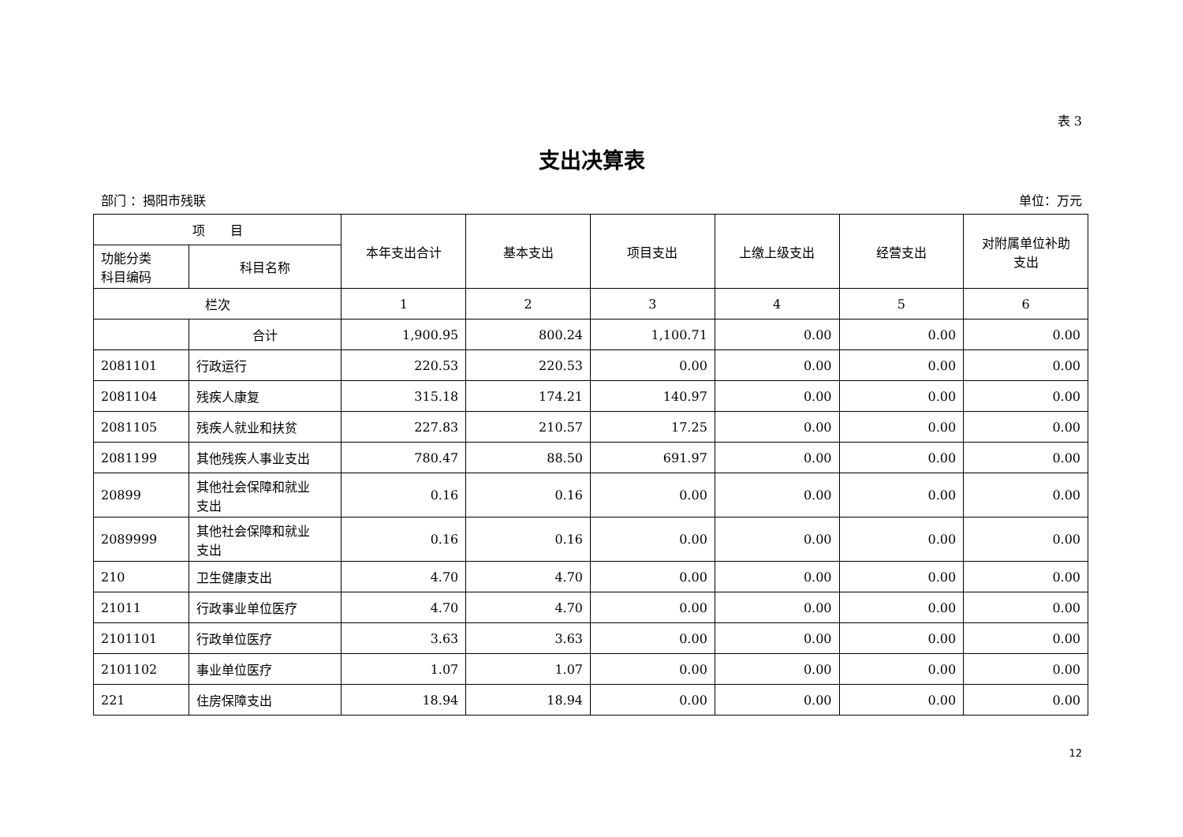表 3
支出决算表
部门 ：揭阳市残联 单位：万元
| 项 目 | | 本年支出合计 | 基本支出 | 项目支出 | 上缴上级支出 | 经营支出 | 对附属单位补助 支出 |
| --- | --- | --- | --- | --- | --- | --- | --- |
| 功能分类 科目编码 | 科目名称 | | | | | | |
| 栏次 | | 1 | 2 | 3 | 4 | 5 | 6 |
| | 合计 | 1,900.95 | 800.24 | 1,100.71 | 0.00 | 0.00 | 0.00 |
| 2081101 | 行政运行 | 220.53 | 220.53 | 0.00 | 0.00 | 0.00 | 0.00 |
| 2081104 | 残疾人康复 | 315.18 | 174.21 | 140.97 | 0.00 | 0.00 | 0.00 |
| 2081105 | 残疾人就业和扶贫 | 227.83 | 210.57 | 17.25 | 0.00 | 0.00 | 0.00 |
| 2081199 | 其他残疾人事业支出 | 780.47 | 88.50 | 691.97 | 0.00 | 0.00 | 0.00 |
| 20899 | 其他社会保障和就业 支出 | 0.16 | 0.16 | 0.00 | 0.00 | 0.00 | 0.00 |
| 2089999 | 其他社会保障和就业 支出 | 0.16 | 0.16 | 0.00 | 0.00 | 0.00 | 0.00 |
| 210 | 卫生健康支出 | 4.70 | 4.70 | 0.00 | 0.00 | 0.00 | 0.00 |
| 21011 | 行政事业单位医疗 | 4.70 | 4.70 | 0.00 | 0.00 | 0.00 | 0.00 |
| 2101101 | 行政单位医疗 | 3.63 | 3.63 | 0.00 | 0.00 | 0.00 | 0.00 |
| 2101102 | 事业单位医疗 | 1.07 | 1.07 | 0.00 | 0.00 | 0.00 | 0.00 |
| 221 | 住房保障支出 | 18.94 | 18.94 | 0.00 | 0.00 | 0.00 | 0.00 |
12